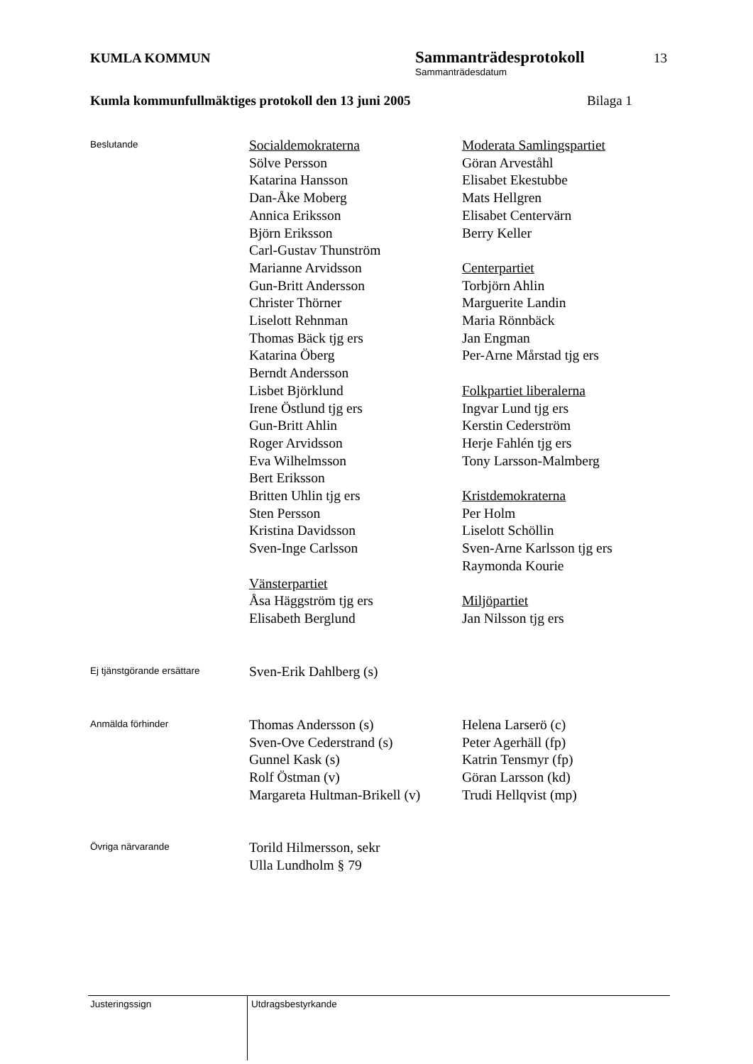KUMLA KOMMUN
Sammanträdesprotokoll
13
Sammanträdesdatum
Kumla kommunfullmäktiges protokoll den 13 juni 2005 Bilaga 1
Beslutande
Socialdemokraterna
Sölve Persson
Katarina Hansson
Dan-Åke Moberg
Annica Eriksson
Björn Eriksson
Carl-Gustav Thunström
Marianne Arvidsson
Gun-Britt Andersson
Christer Thörner
Liselott Rehnman
Thomas Bäck tjg ers
Katarina Öberg
Berndt Andersson
Lisbet Björklund
Irene Östlund tjg ers
Gun-Britt Ahlin
Roger Arvidsson
Eva Wilhelmsson
Bert Eriksson
Britten Uhlin tjg ers
Sten Persson
Kristina Davidsson
Sven-Inge Carlsson
Vänsterpartiet
Åsa Häggström tjg ers
Elisabeth Berglund
Moderata Samlingspartiet
Göran Arveståhl
Elisabet Ekestubbe
Mats Hellgren
Elisabet Centervärn
Berry Keller
Centerpartiet
Torbjörn Ahlin
Marguerite Landin
Maria Rönnbäck
Jan Engman
Per-Arne Mårstad tjg ers
Folkpartiet liberalerna
Ingvar Lund tjg ers
Kerstin Cederström
Herje Fahlén tjg ers
Tony Larsson-Malmberg
Kristdemokraterna
Per Holm
Liselott Schöllin
Sven-Arne Karlsson tjg ers
Raymonda Kourie
Miljöpartiet
Jan Nilsson tjg ers
Ej tjänstgörande ersättare
Sven-Erik Dahlberg (s)
Anmälda förhinder
Thomas Andersson (s)
Sven-Ove Cederstrand (s)
Gunnel Kask (s)
Rolf Östman (v)
Margareta Hultman-Brikell (v)
Helena Larserö (c)
Peter Agerhäll (fp)
Katrin Tensmyr (fp)
Göran Larsson (kd)
Trudi Hellqvist (mp)
Övriga närvarande
Torild Hilmersson, sekr
Ulla Lundholm § 79
Justeringssign Utdragsbestyrkande